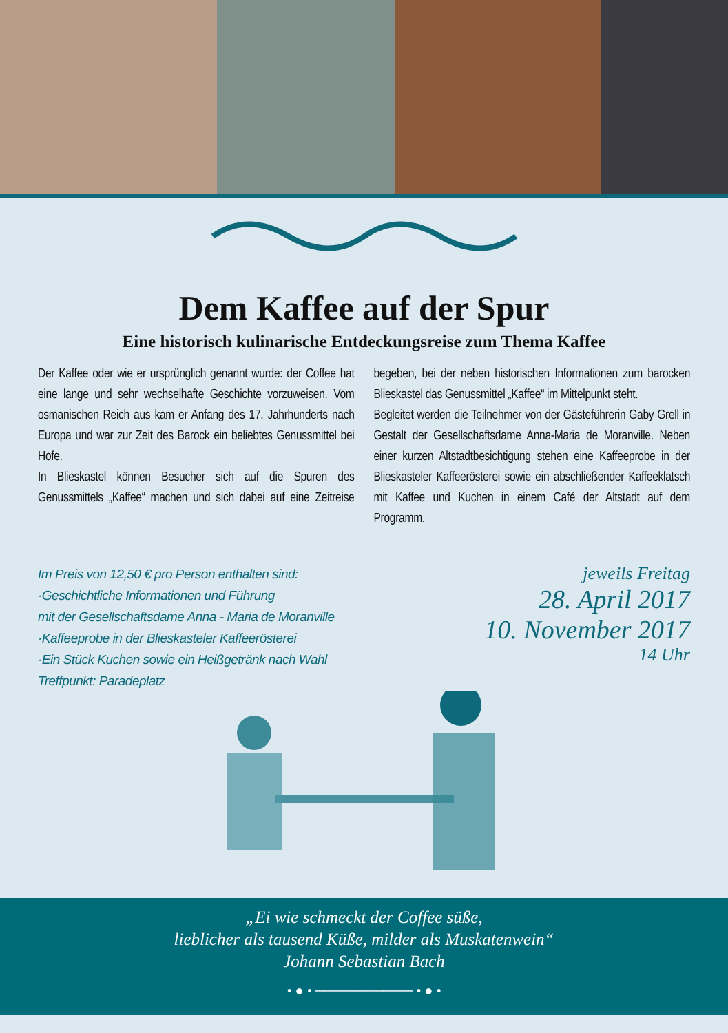Dem Kaffee auf der Spur
Eine historisch kulinarische Entdeckungsreise zum Thema Kaffee
Der Kaffee oder wie er ursprünglich genannt wurde: der Coffee hat eine lange und sehr wechselhafte Geschichte vorzuweisen. Vom osmanischen Reich aus kam er Anfang des 17. Jahrhunderts nach Europa und war zur Zeit des Barock ein beliebtes Genussmittel bei Hofe.
In Blieskastel können Besucher sich auf die Spuren des Genussmittels „Kaffee“ machen und sich dabei auf eine Zeitreise begeben, bei der neben historischen Informationen zum barocken Blieskastel das Genussmittel „Kaffee“ im Mittelpunkt steht.
Begleitet werden die Teilnehmer von der Gästeführerin Gaby Grell in Gestalt der Gesellschaftsdame Anna-Maria de Moranville. Neben einer kurzen Altstadtbesichtigung stehen eine Kaffeeprobe in der Blieskasteler Kaffeerösterei sowie ein abschließender Kaffeeklatsch mit Kaffee und Kuchen in einem Café der Altstadt auf dem Programm.
Im Preis von 12,50 € pro Person enthalten sind:
·Geschichtliche Informationen und Führung
mit der Gesellschaftsdame Anna - Maria de Moranville
·Kaffeeprobe in der Blieskasteler Kaffeerösterei
·Ein Stück Kuchen sowie ein Heißgetränk nach Wahl
Treffpunkt: Paradeplatz
jeweils Freitag
28. April 2017
10. November 2017
14 Uhr
„Ei wie schmeckt der Coffee süße,
lieblicher als tausend Küße, milder als Muskatenwein“
Johann Sebastian Bach
• ● • ────────── • ● •